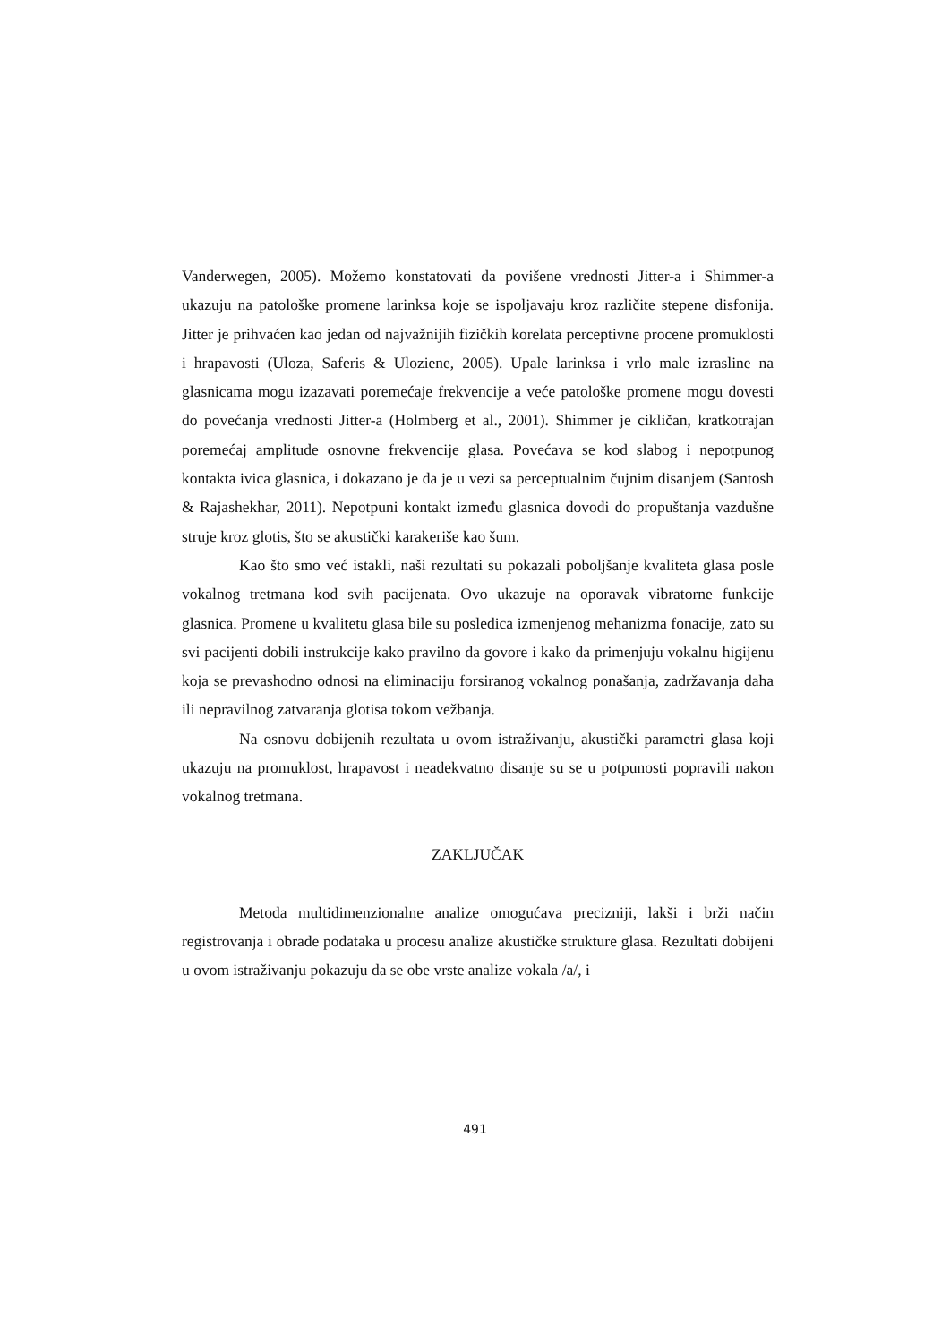Vanderwegen, 2005). Možemo konstatovati da povišene vrednosti Jitter-a i Shimmer-a ukazuju na patološke promene larinksa koje se ispoljavaju kroz različite stepene disfonija. Jitter je prihvaćen kao jedan od najvažnijih fizičkih korelata perceptivne procene promuklosti i hrapavosti (Uloza, Saferis & Uloziene, 2005). Upale larinksa i vrlo male izrasline na glasnicama mogu izazavati poremećaje frekvencije a veće patološke promene mogu dovesti do povećanja vrednosti Jitter-a (Holmberg et al., 2001). Shimmer je cikličan, kratkotrajan poremećaj amplitude osnovne frekvencije glasa. Povećava se kod slabog i nepotpunog kontakta ivica glasnica, i dokazano je da je u vezi sa perceptualnim čujnim disanjem (Santosh & Rajashekhar, 2011). Nepotpuni kontakt između glasnica dovodi do propuštanja vazdušne struje kroz glotis, što se akustički karakeriše kao šum.
Kao što smo već istakli, naši rezultati su pokazali poboljšanje kvaliteta glasa posle vokalnog tretmana kod svih pacijenata. Ovo ukazuje na oporavak vibratorne funkcije glasnica. Promene u kvalitetu glasa bile su posledica izmenjenog mehanizma fonacije, zato su svi pacijenti dobili instrukcije kako pravilno da govore i kako da primenjuju vokalnu higijenu koja se prevashodno odnosi na eliminaciju forsiranog vokalnog ponašanja, zadržavanja daha ili nepravilnog zatvaranja glotisa tokom vežbanja.
Na osnovu dobijenih rezultata u ovom istraživanju, akustički parametri glasa koji ukazuju na promuklost, hrapavost i neadekvatno disanje su se u potpunosti popravili nakon vokalnog tretmana.
ZAKLJUČAK
Metoda multidimenzionalne analize omogućava precizniji, lakši i brži način registrovanja i obrade podataka u procesu analize akustičke strukture glasa. Rezultati dobijeni u ovom istraživanju pokazuju da se obe vrste analize vokala /a/, i
491